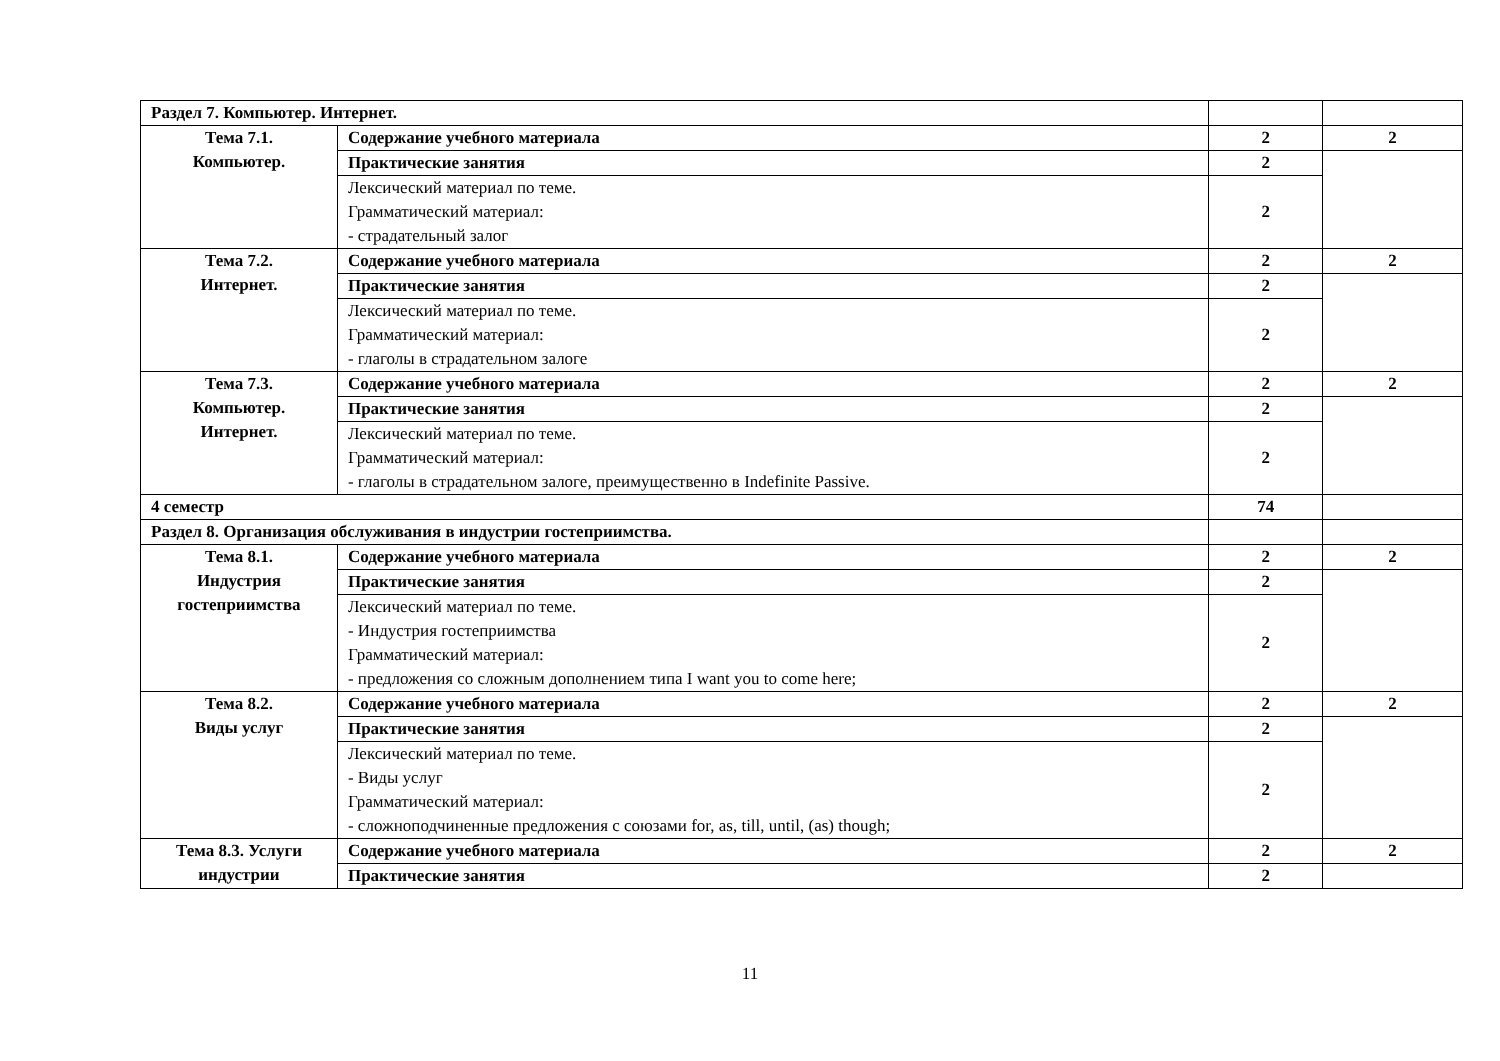| Раздел 7. Компьютер. Интернет. | | | |
| Тема 7.1. Компьютер. | Содержание учебного материала | 2 | 2 |
| | Практические занятия | 2 | |
| | Лексический материал по теме. Грамматический материал: - страдательный залог | 2 | |
| Тема 7.2. Интернет. | Содержание учебного материала | 2 | 2 |
| | Практические занятия | 2 | |
| | Лексический материал по теме. Грамматический материал: - глаголы в страдательном залоге | 2 | |
| Тема 7.3. Компьютер. Интернет. | Содержание учебного материала | 2 | 2 |
| | Практические занятия | 2 | |
| | Лексический материал по теме. Грамматический материал: - глаголы в страдательном залоге, преимущественно в Indefinite Passive. | 2 | |
| 4 семестр | | 74 | |
| Раздел 8. Организация обслуживания в индустрии гостеприимства. | | | |
| Тема 8.1. Индустрия гостеприимства | Содержание учебного материала | 2 | 2 |
| | Практические занятия | 2 | |
| | Лексический материал по теме. - Индустрия гостеприимства Грамматический материал: - предложения со сложным дополнением типа I want you to come here; | 2 | |
| Тема 8.2. Виды услуг | Содержание учебного материала | 2 | 2 |
| | Практические занятия | 2 | |
| | Лексический материал по теме. - Виды услуг Грамматический материал: - сложноподчиненные предложения с союзами for, as, till, until, (as) though; | 2 | |
| Тема 8.3. Услуги индустрии | Содержание учебного материала | 2 | 2 |
| | Практические занятия | 2 | |
11